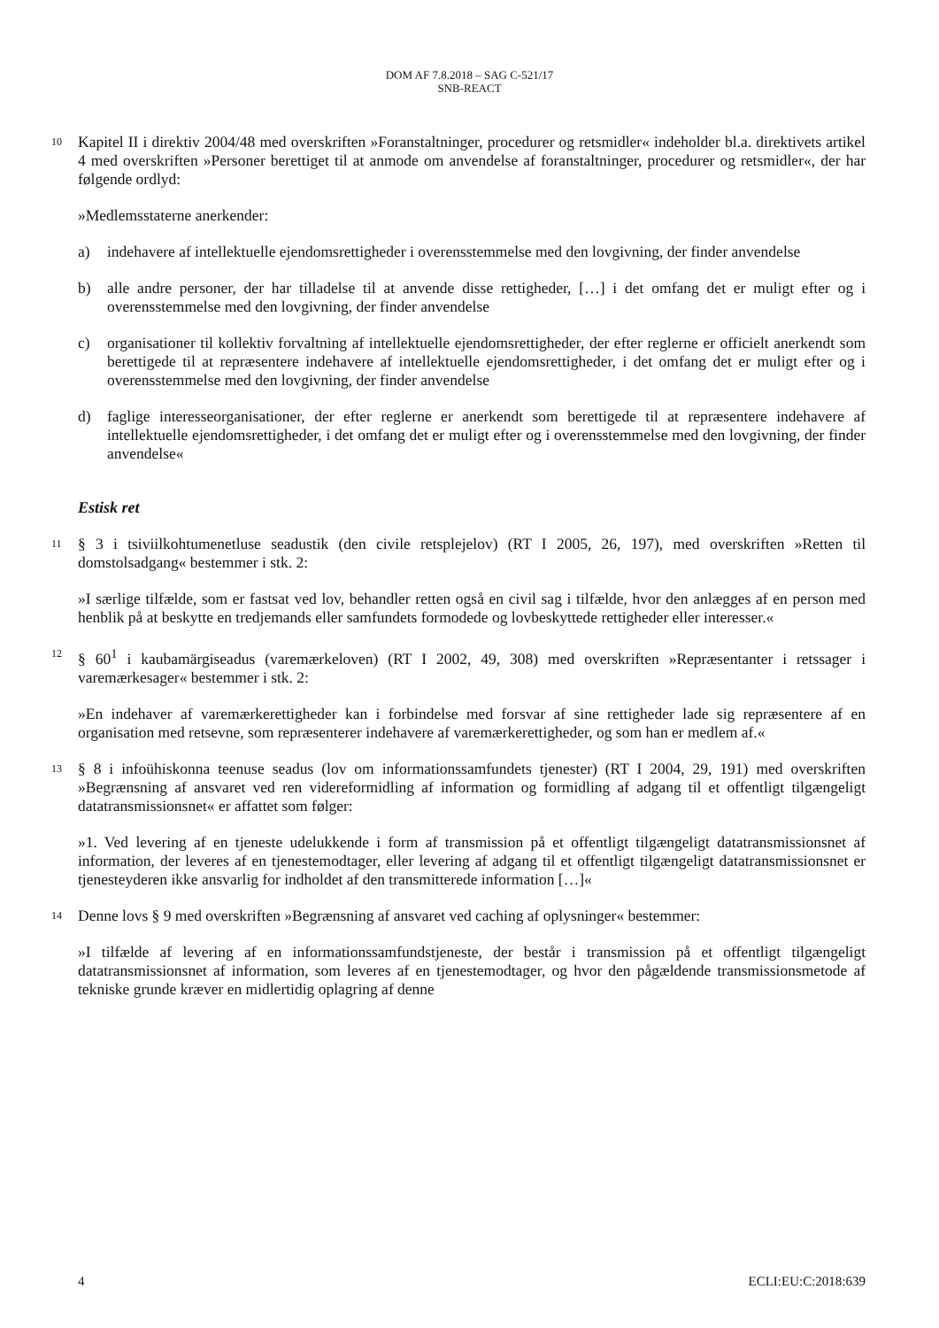DOM AF 7.8.2018 – SAG C-521/17
SNB-REACT
10 Kapitel II i direktiv 2004/48 med overskriften »Foranstaltninger, procedurer og retsmidler« indeholder bl.a. direktivets artikel 4 med overskriften »Personer berettiget til at anmode om anvendelse af foranstaltninger, procedurer og retsmidler«, der har følgende ordlyd:
»Medlemsstaterne anerkender:
a) indehavere af intellektuelle ejendomsrettigheder i overensstemmelse med den lovgivning, der finder anvendelse
b) alle andre personer, der har tilladelse til at anvende disse rettigheder, […] i det omfang det er muligt efter og i overensstemmelse med den lovgivning, der finder anvendelse
c) organisationer til kollektiv forvaltning af intellektuelle ejendomsrettigheder, der efter reglerne er officielt anerkendt som berettigede til at repræsentere indehavere af intellektuelle ejendomsrettigheder, i det omfang det er muligt efter og i overensstemmelse med den lovgivning, der finder anvendelse
d) faglige interesseorganisationer, der efter reglerne er anerkendt som berettigede til at repræsentere indehavere af intellektuelle ejendomsrettigheder, i det omfang det er muligt efter og i overensstemmelse med den lovgivning, der finder anvendelse«
Estisk ret
11 § 3 i tsiviilkohtumenetluse seadustik (den civile retsplejelov) (RT I 2005, 26, 197), med overskriften »Retten til domstolsadgang« bestemmer i stk. 2:
»I særlige tilfælde, som er fastsat ved lov, behandler retten også en civil sag i tilfælde, hvor den anlægges af en person med henblik på at beskytte en tredjemands eller samfundets formodede og lovbeskyttede rettigheder eller interesser.«
12 § 60<sup>1</sup> i kaubamärgiseadus (varemærkeloven) (RT I 2002, 49, 308) med overskriften »Repræsentanter i retssager i varemærkesager« bestemmer i stk. 2:
»En indehaver af varemærkerettigheder kan i forbindelse med forsvar af sine rettigheder lade sig repræsentere af en organisation med retsevne, som repræsenterer indehavere af varemærkerettigheder, og som han er medlem af.«
13 § 8 i infoühiskonna teenuse seadus (lov om informationssamfundets tjenester) (RT I 2004, 29, 191) med overskriften »Begrænsning af ansvaret ved ren videreformidling af information og formidling af adgang til et offentligt tilgængeligt datatransmissionsnet« er affattet som følger:
»1. Ved levering af en tjeneste udelukkende i form af transmission på et offentligt tilgængeligt datatransmissionsnet af information, der leveres af en tjenestemodtager, eller levering af adgang til et offentligt tilgængeligt datatransmissionsnet er tjenesteyderen ikke ansvarlig for indholdet af den transmitterede information […]«
14 Denne lovs § 9 med overskriften »Begrænsning af ansvaret ved caching af oplysninger« bestemmer:
»I tilfælde af levering af en informationssamfundstjeneste, der består i transmission på et offentligt tilgængeligt datatransmissionsnet af information, som leveres af en tjenestemodtager, og hvor den pågældende transmissionsmetode af tekniske grunde kræver en midlertidig oplagring af denne
4 ECLI:EU:C:2018:639